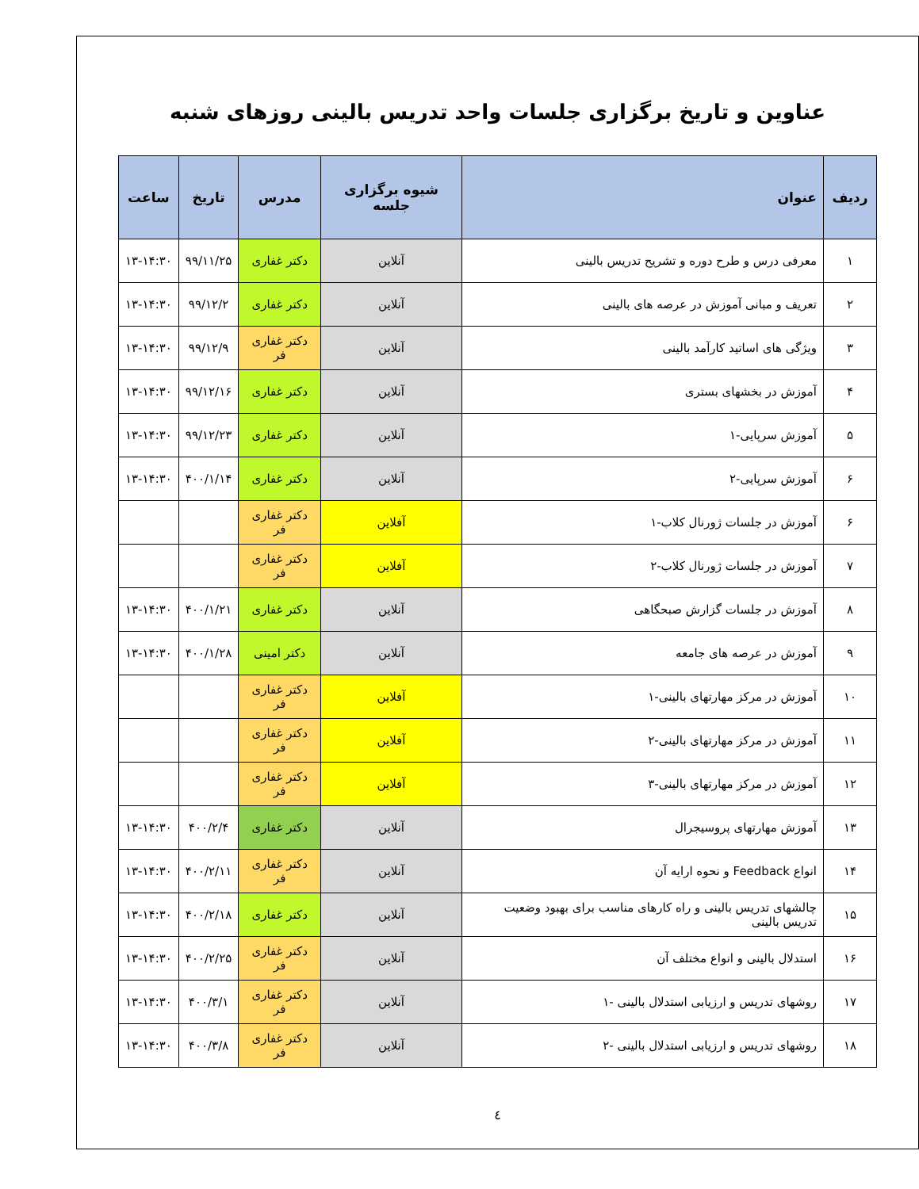عناوین و تاریخ برگزاری جلسات واحد تدریس بالینی روزهای شنبه
| ردیف | عنوان | شیوه برگزاری جلسه | مدرس | تاریخ | ساعت |
| --- | --- | --- | --- | --- | --- |
| ۱ | معرفی درس و طرح دوره و تشریح تدریس بالینی | آنلاین | دکتر غفاری | ۹۹/۱۱/۲۵ | ۱۳-۱۴:۳۰ |
| ۲ | تعریف و مبانی آموزش در عرصه های بالینی | آنلاین | دکتر غفاری | ۹۹/۱۲/۲ | ۱۳-۱۴:۳۰ |
| ۳ | ویژگی های اساتید کارآمد بالینی | آنلاین | دکتر غفاری فر | ۹۹/۱۲/۹ | ۱۳-۱۴:۳۰ |
| ۴ | آموزش در بخشهای بستری | آنلاین | دکتر غفاری | ۹۹/۱۲/۱۶ | ۱۳-۱۴:۳۰ |
| ۵ | آموزش سرپایی-۱ | آنلاین | دکتر غفاری | ۹۹/۱۲/۲۳ | ۱۳-۱۴:۳۰ |
| ۶ | آموزش سرپایی-۲ | آنلاین | دکتر غفاری | ۴۰۰/۱/۱۴ | ۱۳-۱۴:۳۰ |
| ۶ | آموزش در جلسات ژورنال کلاب-۱ | آفلاین | دکتر غفاری فر | | |
| ۷ | آموزش در جلسات ژورنال کلاب-۲ | آفلاین | دکتر غفاری فر | | |
| ۸ | آموزش در جلسات گزارش صبحگاهی | آنلاین | دکتر غفاری | ۴۰۰/۱/۲۱ | ۱۳-۱۴:۳۰ |
| ۹ | آموزش در عرصه های جامعه | آنلاین | دکتر امینی | ۴۰۰/۱/۲۸ | ۱۳-۱۴:۳۰ |
| ۱۰ | آموزش در مرکز مهارتهای بالینی-۱ | آفلاین | دکتر غفاری فر | | |
| ۱۱ | آموزش در مرکز مهارتهای بالینی-۲ | آفلاین | دکتر غفاری فر | | |
| ۱۲ | آموزش در مرکز مهارتهای بالینی-۳ | آفلاین | دکتر غفاری فر | | |
| ۱۳ | آموزش مهارتهای پروسیجرال | آنلاین | دکتر غفاری | ۴۰۰/۲/۴ | ۱۳-۱۴:۳۰ |
| ۱۴ | انواع Feedback و نحوه ارایه آن | آنلاین | دکتر غفاری فر | ۴۰۰/۲/۱۱ | ۱۳-۱۴:۳۰ |
| ۱۵ | چالشهای تدریس بالینی و راه کارهای مناسب برای بهبود وضعیت تدریس بالینی | آنلاین | دکتر غفاری | ۴۰۰/۲/۱۸ | ۱۳-۱۴:۳۰ |
| ۱۶ | استدلال بالینی و انواع مختلف آن | آنلاین | دکتر غفاری فر | ۴۰۰/۲/۲۵ | ۱۳-۱۴:۳۰ |
| ۱۷ | روشهای تدریس و ارزیابی استدلال بالینی -۱ | آنلاین | دکتر غفاری فر | ۴۰۰/۳/۱ | ۱۳-۱۴:۳۰ |
| ۱۸ | روشهای تدریس و ارزیابی استدلال بالینی -۲ | آنلاین | دکتر غفاری فر | ۴۰۰/۳/۸ | ۱۳-۱۴:۳۰ |
٤